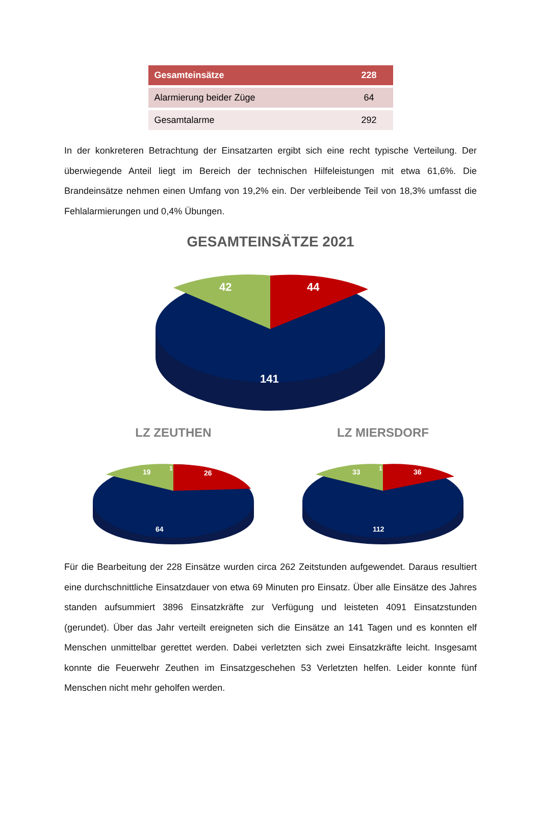| Gesamteinsätze | 228 |
| --- | --- |
| Alarmierung beider Züge | 64 |
| Gesamtalarme | 292 |
In der konkreteren Betrachtung der Einsatzarten ergibt sich eine recht typische Verteilung. Der überwiegende Anteil liegt im Bereich der technischen Hilfeleistungen mit etwa 61,6%. Die Brandeinsätze nehmen einen Umfang von 19,2% ein. Der verbleibende Teil von 18,3% umfasst die Fehlalarmierungen und 0,4% Übungen.
GESAMTEINSÄTZE 2021
42
1
44
141
LZ ZEUTHEN
19
1
26
64
LZ MIERSDORF
33
1
36
112
Für die Bearbeitung der 228 Einsätze wurden circa 262 Zeitstunden aufgewendet. Daraus resultiert eine durchschnittliche Einsatzdauer von etwa 69 Minuten pro Einsatz. Über alle Einsätze des Jahres standen aufsummiert 3896 Einsatzkräfte zur Verfügung und leisteten 4091 Einsatzstunden (gerundet). Über das Jahr verteilt ereigneten sich die Einsätze an 141 Tagen und es konnten elf Menschen unmittelbar gerettet werden. Dabei verletzten sich zwei Einsatzkräfte leicht. Insgesamt konnte die Feuerwehr Zeuthen im Einsatzgeschehen 53 Verletzten helfen. Leider konnte fünf Menschen nicht mehr geholfen werden.